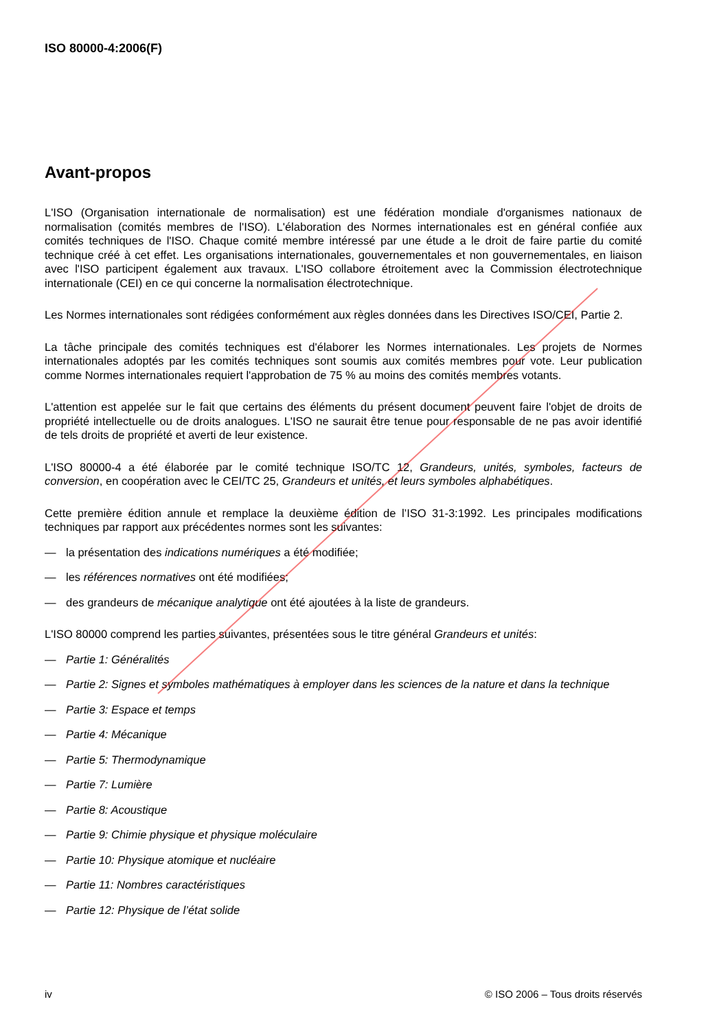ISO 80000-4:2006(F)
Avant-propos
L'ISO (Organisation internationale de normalisation) est une fédération mondiale d'organismes nationaux de normalisation (comités membres de l'ISO). L'élaboration des Normes internationales est en général confiée aux comités techniques de l'ISO. Chaque comité membre intéressé par une étude a le droit de faire partie du comité technique créé à cet effet. Les organisations internationales, gouvernementales et non gouvernementales, en liaison avec l'ISO participent également aux travaux. L'ISO collabore étroitement avec la Commission électrotechnique internationale (CEI) en ce qui concerne la normalisation électrotechnique.
Les Normes internationales sont rédigées conformément aux règles données dans les Directives ISO/CEI, Partie 2.
La tâche principale des comités techniques est d'élaborer les Normes internationales. Les projets de Normes internationales adoptés par les comités techniques sont soumis aux comités membres pour vote. Leur publication comme Normes internationales requiert l'approbation de 75 % au moins des comités membres votants.
L'attention est appelée sur le fait que certains des éléments du présent document peuvent faire l'objet de droits de propriété intellectuelle ou de droits analogues. L'ISO ne saurait être tenue pour responsable de ne pas avoir identifié de tels droits de propriété et averti de leur existence.
L'ISO 80000-4 a été élaborée par le comité technique ISO/TC 12, Grandeurs, unités, symboles, facteurs de conversion, en coopération avec le CEI/TC 25, Grandeurs et unités, et leurs symboles alphabétiques.
Cette première édition annule et remplace la deuxième édition de l’ISO 31-3:1992. Les principales modifications techniques par rapport aux précédentes normes sont les suivantes:
— la présentation des indications numériques a été modifiée;
— les références normatives ont été modifiées;
— des grandeurs de mécanique analytique ont été ajoutées à la liste de grandeurs.
L'ISO 80000 comprend les parties suivantes, présentées sous le titre général Grandeurs et unités:
— Partie 1: Généralités
— Partie 2: Signes et symboles mathématiques à employer dans les sciences de la nature et dans la technique
— Partie 3: Espace et temps
— Partie 4: Mécanique
— Partie 5: Thermodynamique
— Partie 7: Lumière
— Partie 8: Acoustique
— Partie 9: Chimie physique et physique moléculaire
— Partie 10: Physique atomique et nucléaire
— Partie 11: Nombres caractéristiques
— Partie 12: Physique de l’état solide
iv © ISO 2006 – Tous droits réservés